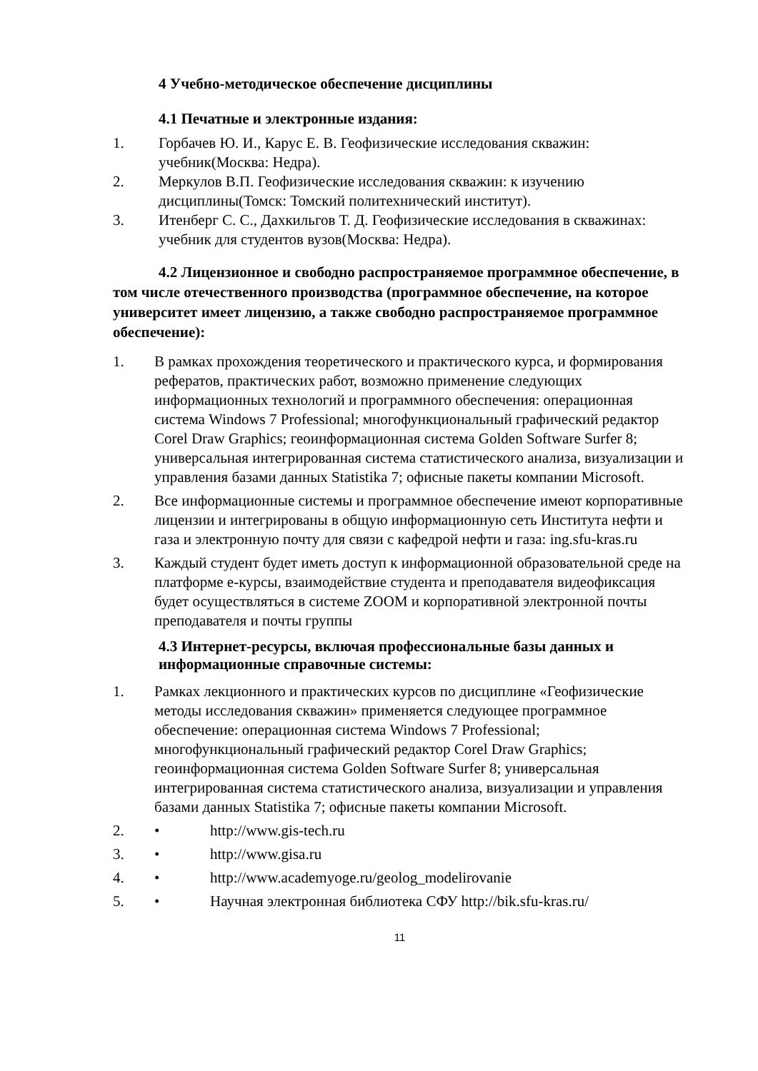4 Учебно-методическое обеспечение дисциплины
4.1 Печатные и электронные издания:
1. Горбачев Ю. И., Карус Е. В. Геофизические исследования скважин: учебник(Москва: Недра).
2. Меркулов В.П. Геофизические исследования скважин: к изучению дисциплины(Томск: Томский политехнический институт).
3. Итенберг С. С., Дахкильгов Т. Д. Геофизические исследования в скважинах: учебник для студентов вузов(Москва: Недра).
4.2 Лицензионное и свободно распространяемое программное обеспечение, в том числе отечественного производства (программное обеспечение, на которое университет имеет лицензию, а также свободно распространяемое программное обеспечение):
1. В рамках прохождения теоретического и практического курса, и формирования рефератов, практических работ, возможно применение следующих информационных технологий и программного обеспечения: операционная система Windows 7 Professional; многофункциональный графический редактор Corel Draw Graphics; геоинформационная система Golden Software Surfer 8; универсальная интегрированная система статистического анализа, визуализации и управления базами данных Statistika 7; офисные пакеты компании Microsoft.
2. Все информационные системы и программное обеспечение имеют корпоративные лицензии и интегрированы в общую информационную сеть Института нефти и газа и электронную почту для связи с кафедрой нефти и газа: ing.sfu-kras.ru
3. Каждый студент будет иметь доступ к информационной образовательной среде на платформе е-курсы, взаимодействие студента и преподавателя видеофиксация будет осуществляться в системе ZOOM и корпоративной электронной почты преподавателя и почты группы
4.3 Интернет-ресурсы, включая профессиональные базы данных и информационные справочные системы:
1. Рамках лекционного и практических курсов по дисциплине «Геофизические методы исследования скважин» применяется следующее программное обеспечение: операционная система Windows 7 Professional; многофункциональный графический редактор Corel Draw Graphics; геоинформационная система Golden Software Surfer 8; универсальная интегрированная система статистического анализа, визуализации и управления базами данных Statistika 7; офисные пакеты компании Microsoft.
2. • http://www.gis-tech.ru
3. • http://www.gisa.ru
4. • http://www.academyoge.ru/geolog_modelirovanie
5. • Научная электронная библиотека СФУ http://bik.sfu-kras.ru/
11